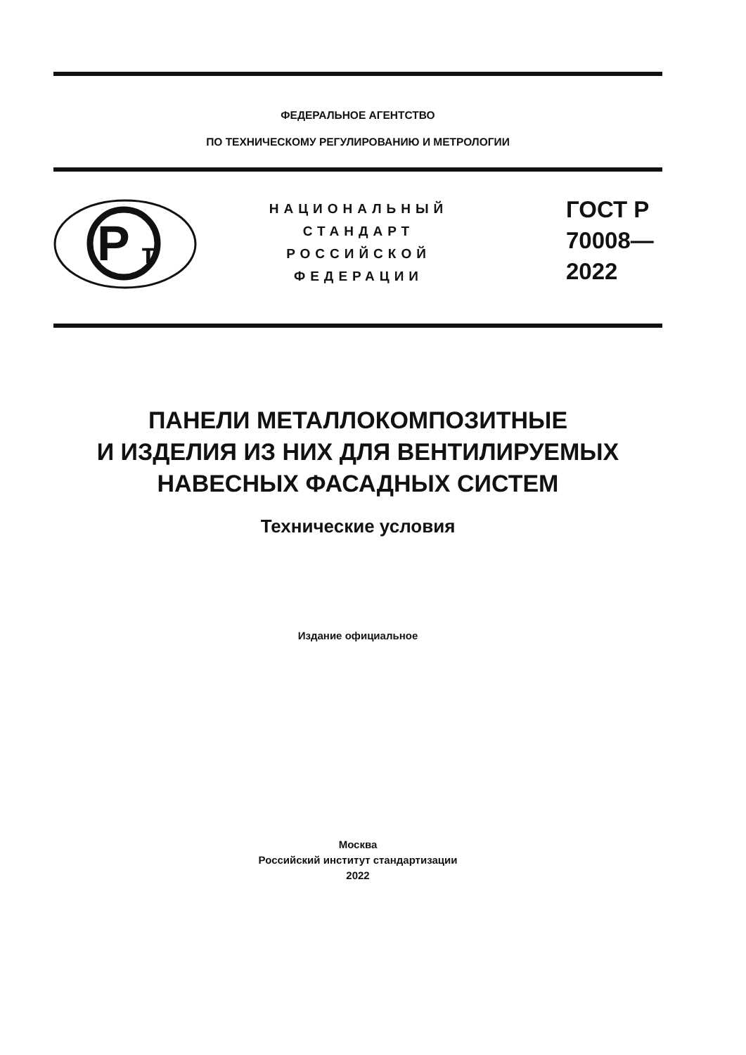ФЕДЕРАЛЬНОЕ АГЕНТСТВО
ПО ТЕХНИЧЕСКОМУ РЕГУЛИРОВАНИЮ И МЕТРОЛОГИИ
P
т
НАЦИОНАЛЬНЫЙ
СТАНДАРТ
РОССИЙСКОЙ
ФЕДЕРАЦИИ
ГОСТ Р
70008—
2022
ПАНЕЛИ МЕТАЛЛОКОМПОЗИТНЫЕ
И ИЗДЕЛИЯ ИЗ НИХ ДЛЯ ВЕНТИЛИРУЕМЫХ
НАВЕСНЫХ ФАСАДНЫХ СИСТЕМ
Технические условия
Издание официальное
Москва
Российский институт стандартизации
2022